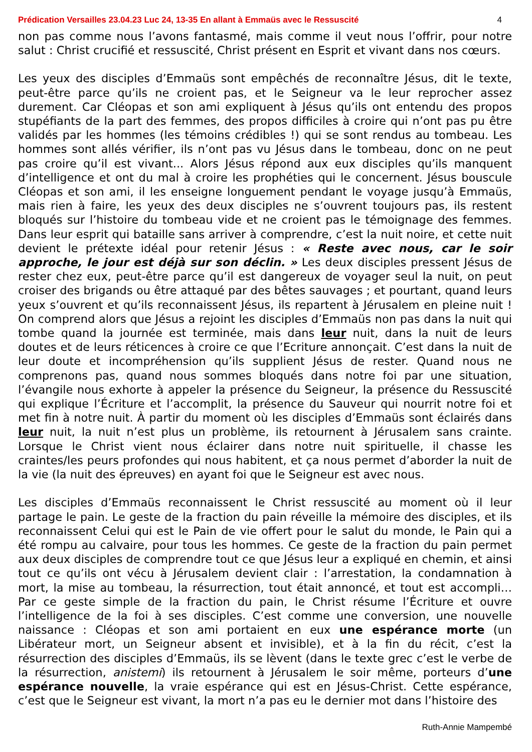Prédication Versailles 23.04.23 Luc 24, 13-35 En allant à Emmaüs avec le Ressuscité 4
non pas comme nous l’avons fantasmé, mais comme il veut nous l’offrir, pour notre salut : Christ crucifié et ressuscité, Christ présent en Esprit et vivant dans nos cœurs.
Les yeux des disciples d’Emmaüs sont empêchés de reconnaître Jésus, dit le texte, peut-être parce qu’ils ne croient pas, et le Seigneur va le leur reprocher assez durement. Car Cléopas et son ami expliquent à Jésus qu’ils ont entendu des propos stupéfiants de la part des femmes, des propos difficiles à croire qui n’ont pas pu être validés par les hommes (les témoins crédibles !) qui se sont rendus au tombeau. Les hommes sont allés vérifier, ils n’ont pas vu Jésus dans le tombeau, donc on ne peut pas croire qu’il est vivant... Alors Jésus répond aux eux disciples qu’ils manquent d’intelligence et ont du mal à croire les prophéties qui le concernent. Jésus bouscule Cléopas et son ami, il les enseigne longuement pendant le voyage jusqu’à Emmaüs, mais rien à faire, les yeux des deux disciples ne s’ouvrent toujours pas, ils restent bloqués sur l’histoire du tombeau vide et ne croient pas le témoignage des femmes. Dans leur esprit qui bataille sans arriver à comprendre, c’est la nuit noire, et cette nuit devient le prétexte idéal pour retenir Jésus : « Reste avec nous, car le soir approche, le jour est déjà sur son déclin. » Les deux disciples pressent Jésus de rester chez eux, peut-être parce qu’il est dangereux de voyager seul la nuit, on peut croiser des brigands ou être attaqué par des bêtes sauvages ; et pourtant, quand leurs yeux s’ouvrent et qu’ils reconnaissent Jésus, ils repartent à Jérusalem en pleine nuit ! On comprend alors que Jésus a rejoint les disciples d’Emmaüs non pas dans la nuit qui tombe quand la journée est terminée, mais dans leur nuit, dans la nuit de leurs doutes et de leurs réticences à croire ce que l’Ecriture annonçait. C’est dans la nuit de leur doute et incompréhension qu’ils supplient Jésus de rester. Quand nous ne comprenons pas, quand nous sommes bloqués dans notre foi par une situation, l’évangile nous exhorte à appeler la présence du Seigneur, la présence du Ressuscité qui explique l’Écriture et l’accomplit, la présence du Sauveur qui nourrit notre foi et met fin à notre nuit. À partir du moment où les disciples d’Emmaüs sont éclairés dans leur nuit, la nuit n’est plus un problème, ils retournent à Jérusalem sans crainte. Lorsque le Christ vient nous éclairer dans notre nuit spirituelle, il chasse les craintes/les peurs profondes qui nous habitent, et ça nous permet d’aborder la nuit de la vie (la nuit des épreuves) en ayant foi que le Seigneur est avec nous.
Les disciples d’Emmaüs reconnaissent le Christ ressuscité au moment où il leur partage le pain. Le geste de la fraction du pain réveille la mémoire des disciples, et ils reconnaissent Celui qui est le Pain de vie offert pour le salut du monde, le Pain qui a été rompu au calvaire, pour tous les hommes. Ce geste de la fraction du pain permet aux deux disciples de comprendre tout ce que Jésus leur a expliqué en chemin, et ainsi tout ce qu’ils ont vécu à Jérusalem devient clair : l’arrestation, la condamnation à mort, la mise au tombeau, la résurrection, tout était annoncé, et tout est accompli… Par ce geste simple de la fraction du pain, le Christ résume l’Écriture et ouvre l’intelligence de la foi à ses disciples. C’est comme une conversion, une nouvelle naissance : Cléopas et son ami portaient en eux une espérance morte (un Libérateur mort, un Seigneur absent et invisible), et à la fin du récit, c’est la résurrection des disciples d’Emmaüs, ils se lèvent (dans le texte grec c’est le verbe de la résurrection, anistemi) ils retournent à Jérusalem le soir même, porteurs d’une espérance nouvelle, la vraie espérance qui est en Jésus-Christ. Cette espérance, c’est que le Seigneur est vivant, la mort n’a pas eu le dernier mot dans l’histoire des
Ruth-Annie Mampembé